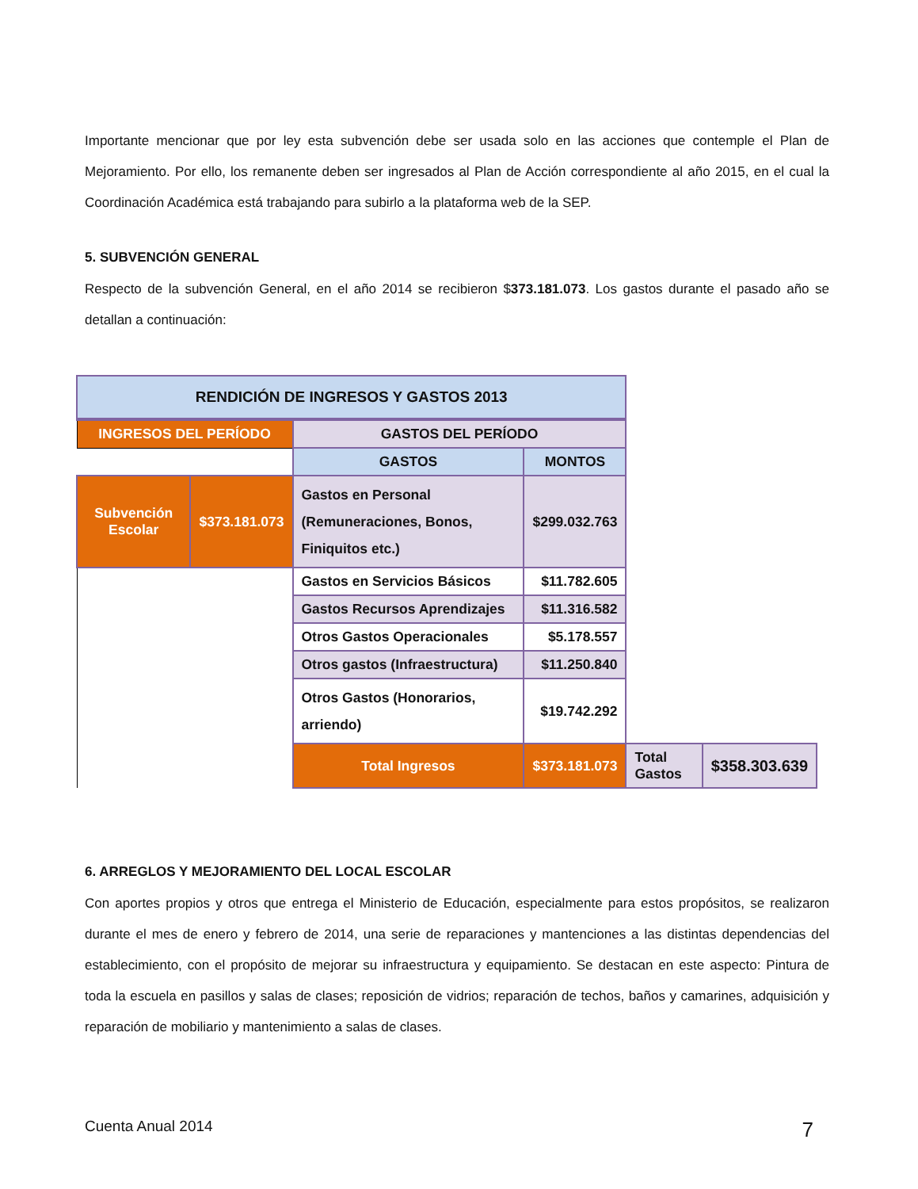Importante mencionar que por ley esta subvención debe ser usada solo en las acciones que contemple el Plan de Mejoramiento. Por ello, los remanente deben ser ingresados al Plan de Acción correspondiente al año 2015, en el cual la Coordinación Académica está trabajando para subirlo a la plataforma web de la SEP.
5. SUBVENCIÓN GENERAL
Respecto de la subvención General, en el año 2014 se recibieron $373.181.073. Los gastos durante el pasado año se detallan a continuación:
| RENDICIÓN DE INGRESOS Y GASTOS 2013 | | | | | |
| INGRESOS DEL PERÍODO | | GASTOS DEL PERÍODO | | | |
| | | GASTOS | MONTOS | | |
| Subvención Escolar | $373.181.073 | Gastos en Personal (Remuneraciones, Bonos, Finiquitos etc.) | $299.032.763 | | |
| | | Gastos en Servicios Básicos | $11.782.605 | | |
| | | Gastos Recursos Aprendizajes | $11.316.582 | | |
| | | Otros Gastos Operacionales | $5.178.557 | | |
| | | Otros gastos (Infraestructura) | $11.250.840 | | |
| | | Otros Gastos (Honorarios, arriendo) | $19.742.292 | | |
| | | Total Ingresos | $373.181.073 | Total Gastos | $358.303.639 |
6. ARREGLOS Y MEJORAMIENTO DEL LOCAL ESCOLAR
Con aportes propios y otros que entrega el Ministerio de Educación, especialmente para estos propósitos, se realizaron durante el mes de enero y febrero de 2014, una serie de reparaciones y mantenciones a las distintas dependencias del establecimiento, con el propósito de mejorar su infraestructura y equipamiento. Se destacan en este aspecto: Pintura de toda la escuela en pasillos y salas de clases; reposición de vidrios; reparación de techos, baños y camarines, adquisición y reparación de mobiliario y mantenimiento a salas de clases.
Cuenta Anual 2014 7